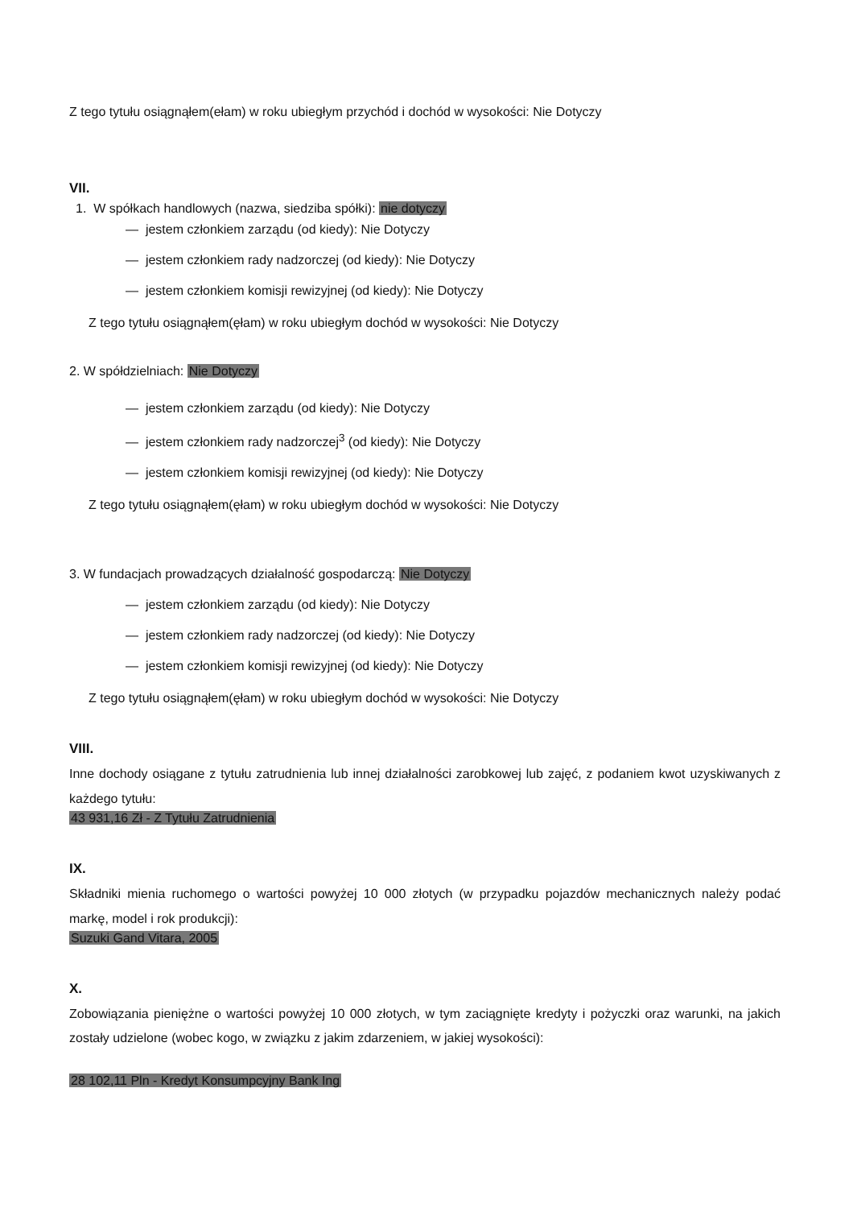Z tego tytułu osiągnąłem(ełam) w roku ubiegłym przychód i dochód w wysokości: Nie Dotyczy
VII.
1. W spółkach handlowych (nazwa, siedziba spółki): nie dotyczy
— jestem członkiem zarządu (od kiedy): Nie Dotyczy
— jestem członkiem rady nadzorczej (od kiedy): Nie Dotyczy
— jestem członkiem komisji rewizyjnej (od kiedy): Nie Dotyczy
Z tego tytułu osiągnąłem(ęłam) w roku ubiegłym dochód w wysokości: Nie Dotyczy
2. W spółdzielniach: Nie Dotyczy
— jestem członkiem zarządu (od kiedy): Nie Dotyczy
— jestem członkiem rady nadzorczej<sup>3</sup> (od kiedy): Nie Dotyczy
— jestem członkiem komisji rewizyjnej (od kiedy): Nie Dotyczy
Z tego tytułu osiągnąłem(ęłam) w roku ubiegłym dochód w wysokości: Nie Dotyczy
3. W fundacjach prowadzących działalność gospodarczą: Nie Dotyczy
— jestem członkiem zarządu (od kiedy): Nie Dotyczy
— jestem członkiem rady nadzorczej (od kiedy): Nie Dotyczy
— jestem członkiem komisji rewizyjnej (od kiedy): Nie Dotyczy
Z tego tytułu osiągnąłem(ęłam) w roku ubiegłym dochód w wysokości: Nie Dotyczy
VIII.
Inne dochody osiągane z tytułu zatrudnienia lub innej działalności zarobkowej lub zajęć, z podaniem kwot uzyskiwanych z każdego tytułu:
43 931,16 Zł - Z Tytułu Zatrudnienia
IX.
Składniki mienia ruchomego o wartości powyżej 10 000 złotych (w przypadku pojazdów mechanicznych należy podać markę, model i rok produkcji):
Suzuki Gand Vitara, 2005
X.
Zobowiązania pieniężne o wartości powyżej 10 000 złotych, w tym zaciągnięte kredyty i pożyczki oraz warunki, na jakich zostały udzielone (wobec kogo, w związku z jakim zdarzeniem, w jakiej wysokości):
28 102,11 Pln - Kredyt Konsumpcyjny Bank Ing